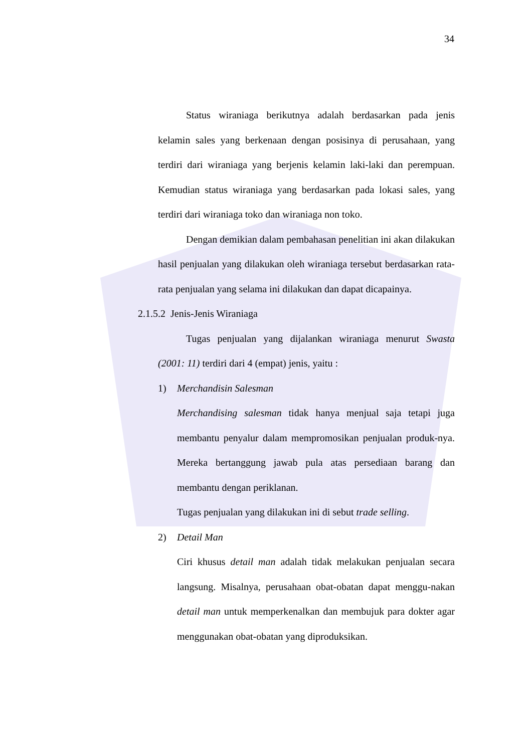34
Status wiraniaga berikutnya adalah berdasarkan pada jenis kelamin sales yang berkenaan dengan posisinya di perusahaan, yang terdiri dari wiraniaga yang berjenis kelamin laki-laki dan perempuan. Kemudian status wiraniaga yang berdasarkan pada lokasi sales, yang terdiri dari wiraniaga toko dan wiraniaga non toko.
Dengan demikian dalam pembahasan penelitian ini akan dilakukan hasil penjualan yang dilakukan oleh wiraniaga tersebut berdasarkan rata-rata penjualan yang selama ini dilakukan dan dapat dicapainya.
2.1.5.2 Jenis-Jenis Wiraniaga
Tugas penjualan yang dijalankan wiraniaga menurut Swasta (2001: 11) terdiri dari 4 (empat) jenis, yaitu :
1) Merchandisin Salesman
Merchandising salesman tidak hanya menjual saja tetapi juga membantu penyalur dalam mempromosikan penjualan produk-nya. Mereka bertanggung jawab pula atas persediaan barang dan membantu dengan periklanan.
Tugas penjualan yang dilakukan ini di sebut trade selling.
2) Detail Man
Ciri khusus detail man adalah tidak melakukan penjualan secara langsung. Misalnya, perusahaan obat-obatan dapat menggu-nakan detail man untuk memperkenalkan dan membujuk para dokter agar menggunakan obat-obatan yang diproduksikan.